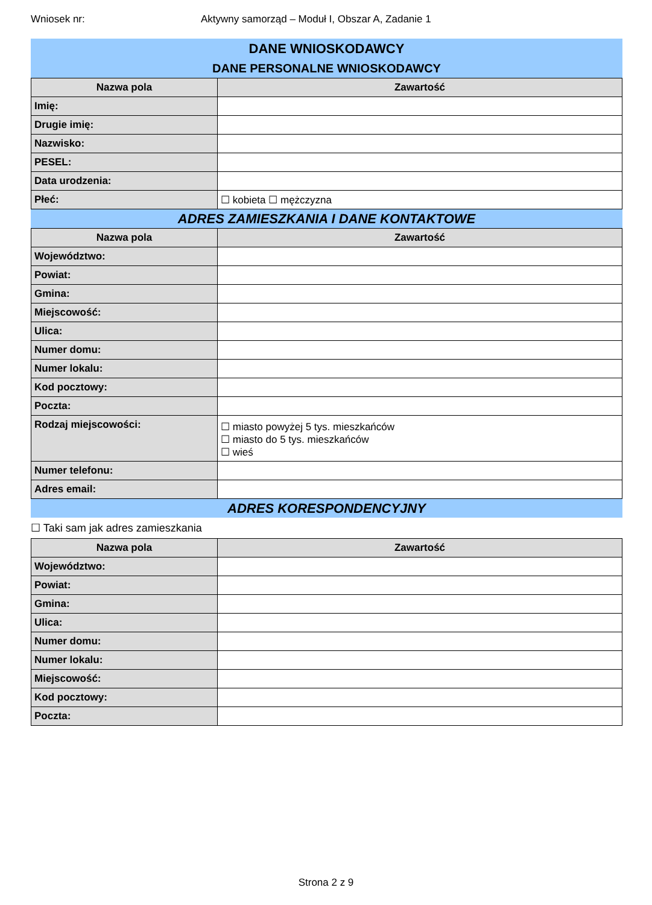Wniosek nr: Aktywny samorząd – Moduł I, Obszar A, Zadanie 1
DANE WNIOSKODAWCY
DANE PERSONALNE WNIOSKODAWCY
| Nazwa pola | Zawartość |
| --- | --- |
| Imię: | |
| Drugie imię: | |
| Nazwisko: | |
| PESEL: | |
| Data urodzenia: | |
| Płeć: | ☐ kobieta ☐ mężczyzna |
ADRES ZAMIESZKANIA I DANE KONTAKTOWE
| Nazwa pola | Zawartość |
| --- | --- |
| Województwo: | |
| Powiat: | |
| Gmina: | |
| Miejscowość: | |
| Ulica: | |
| Numer domu: | |
| Numer lokalu: | |
| Kod pocztowy: | |
| Poczta: | |
| Rodzaj miejscowości: | ☐ miasto powyżej 5 tys. mieszkańców ☐ miasto do 5 tys. mieszkańców ☐ wieś |
| Numer telefonu: | |
| Adres email: | |
ADRES KORESPONDENCYJNY
☐ Taki sam jak adres zamieszkania
| Nazwa pola | Zawartość |
| --- | --- |
| Województwo: | |
| Powiat: | |
| Gmina: | |
| Ulica: | |
| Numer domu: | |
| Numer lokalu: | |
| Miejscowość: | |
| Kod pocztowy: | |
| Poczta: | |
Strona 2 z 9